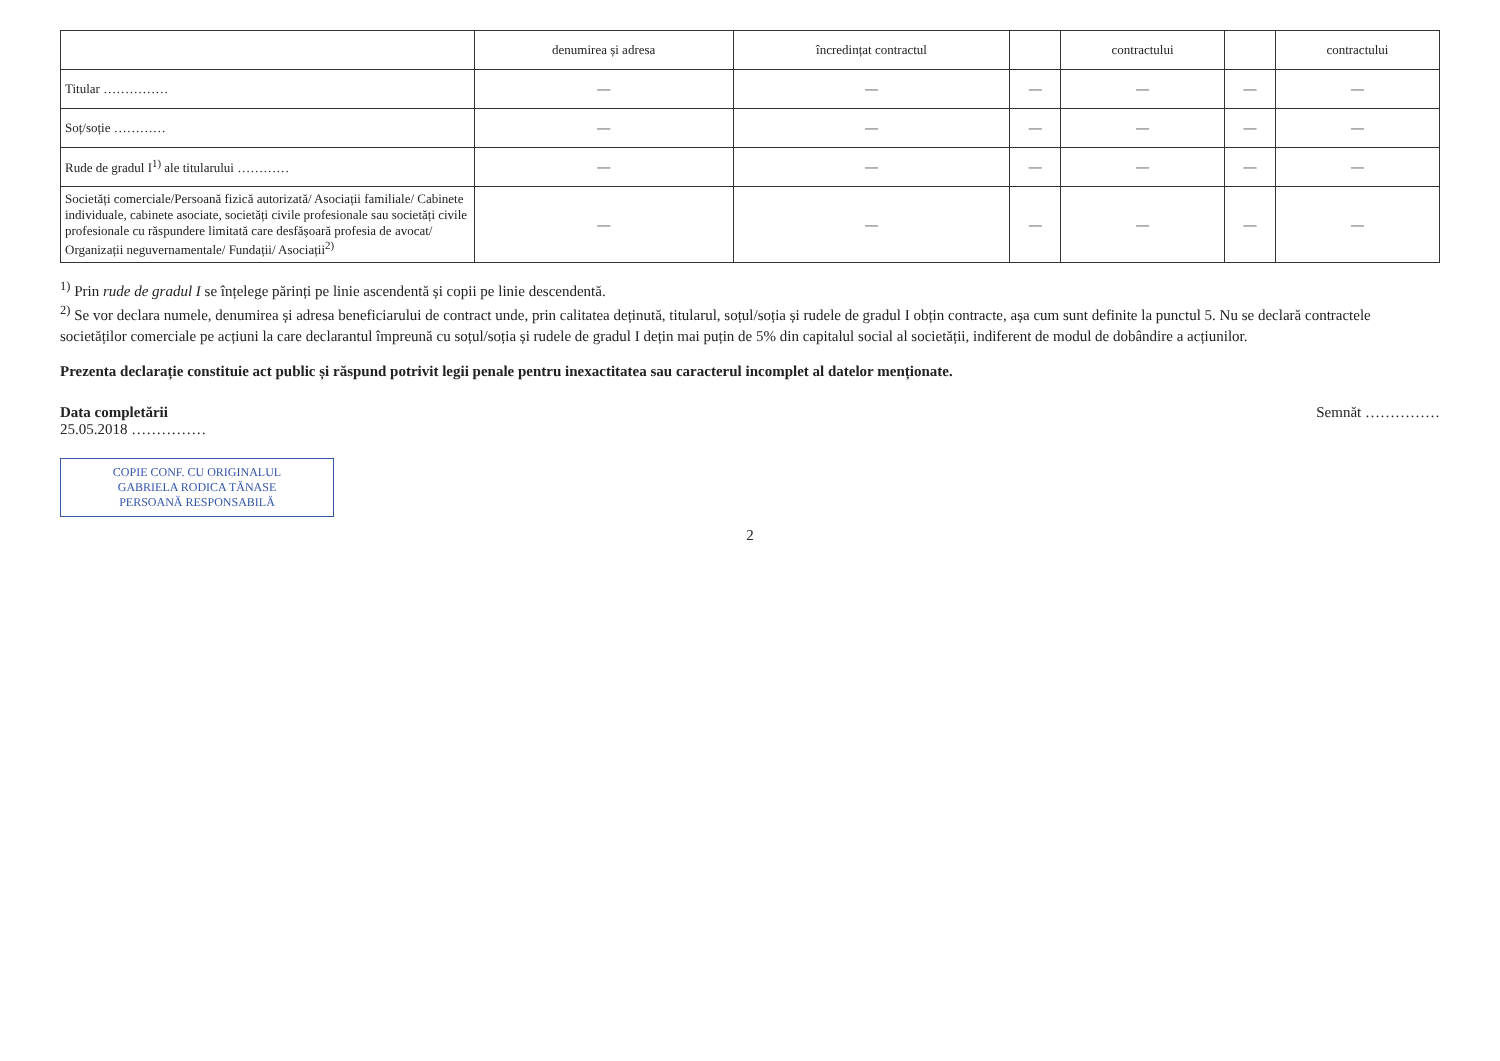| | denumirea și adresa | încredințat contractul | | contractului | | contractului |
| --- | --- | --- | --- | --- | --- | --- |
| Titular …………… | — | — | — | — | — | — |
| Soț/soție ………… | — | — | — | — | — | — |
| Rude de gradul I<sup>1)</sup> ale titularului ………… | — | — | — | — | — | — |
| Societăți comerciale/Persoană fizică autorizată/ Asociații familiale/ Cabinete individuale, cabinete asociate, societăți civile profesionale sau societăți civile profesionale cu răspundere limitată care desfășoară profesia de avocat/ Organizații neguvernamentale/ Fundații/ Asociații<sup>2)</sup> | — | — | — | — | — | — |
<sup>1)</sup> Prin rude de gradul I se înțelege părinți pe linie ascendentă și copii pe linie descendentă.
<sup>2)</sup> Se vor declara numele, denumirea și adresa beneficiarului de contract unde, prin calitatea deținută, titularul, soțul/soția și rudele de gradul I obțin contracte, așa cum sunt definite la punctul 5. Nu se declară contractele societăților comerciale pe acțiuni la care declarantul împreună cu soțul/soția și rudele de gradul I dețin mai puțin de 5% din capitalul social al societății, indiferent de modul de dobândire a acțiunilor.
Prezenta declarație constituie act public și răspund potrivit legii penale pentru inexactitatea sau caracterul incomplet al datelor menționate.
Data completării
25.05.2018 ……………
Semnăt ……………
COPIE CONF. CU ORIGINALUL
GABRIELA RODICA TĂNASE
PERSOANĂ RESPONSABILĂ
2